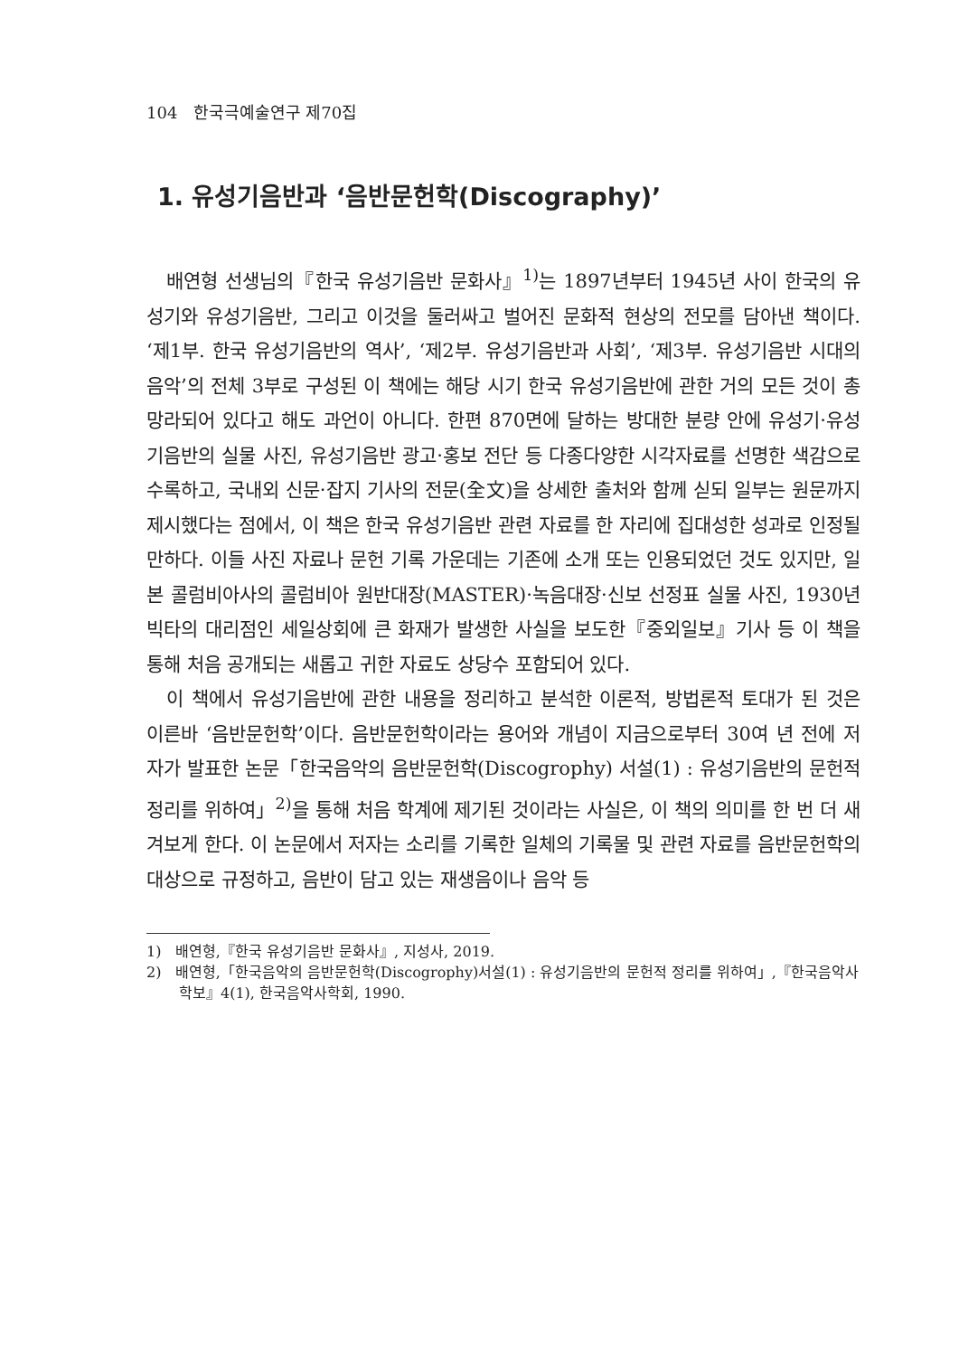104 한국극예술연구 제70집
1. 유성기음반과 ‘음반문헌학(Discography)’
배연형 선생님의『한국 유성기음반 문화사』<sup>1)</sup>는 1897년부터 1945년 사이 한국의 유성기와 유성기음반, 그리고 이것을 둘러싸고 벌어진 문화적 현상의 전모를 담아낸 책이다. ‘제1부. 한국 유성기음반의 역사’, ‘제2부. 유성기음반과 사회’, ‘제3부. 유성기음반 시대의 음악’의 전체 3부로 구성된 이 책에는 해당 시기 한국 유성기음반에 관한 거의 모든 것이 총망라되어 있다고 해도 과언이 아니다. 한편 870면에 달하는 방대한 분량 안에 유성기·유성기음반의 실물 사진, 유성기음반 광고·홍보 전단 등 다종다양한 시각자료를 선명한 색감으로 수록하고, 국내외 신문·잡지 기사의 전문(全文)을 상세한 출처와 함께 싣되 일부는 원문까지 제시했다는 점에서, 이 책은 한국 유성기음반 관련 자료를 한 자리에 집대성한 성과로 인정될 만하다. 이들 사진 자료나 문헌 기록 가운데는 기존에 소개 또는 인용되었던 것도 있지만, 일본 콜럼비아사의 콜럼비아 원반대장(MASTER)·녹음대장·신보 선정표 실물 사진, 1930년 빅타의 대리점인 세일상회에 큰 화재가 발생한 사실을 보도한『중외일보』기사 등 이 책을 통해 처음 공개되는 새롭고 귀한 자료도 상당수 포함되어 있다.
이 책에서 유성기음반에 관한 내용을 정리하고 분석한 이론적, 방법론적 토대가 된 것은 이른바 ‘음반문헌학’이다. 음반문헌학이라는 용어와 개념이 지금으로부터 30여 년 전에 저자가 발표한 논문「한국음악의 음반문헌학(Discogrophy) 서설(1) : 유성기음반의 문헌적 정리를 위하여」<sup>2)</sup>을 통해 처음 학계에 제기된 것이라는 사실은, 이 책의 의미를 한 번 더 새겨보게 한다. 이 논문에서 저자는 소리를 기록한 일체의 기록물 및 관련 자료를 음반문헌학의 대상으로 규정하고, 음반이 담고 있는 재생음이나 음악 등
1) 배연형,『한국 유성기음반 문화사』, 지성사, 2019.
2) 배연형,「한국음악의 음반문헌학(Discogrophy)서설(1) : 유성기음반의 문헌적 정리를 위하여」,『한국음악사학보』4(1), 한국음악사학회, 1990.